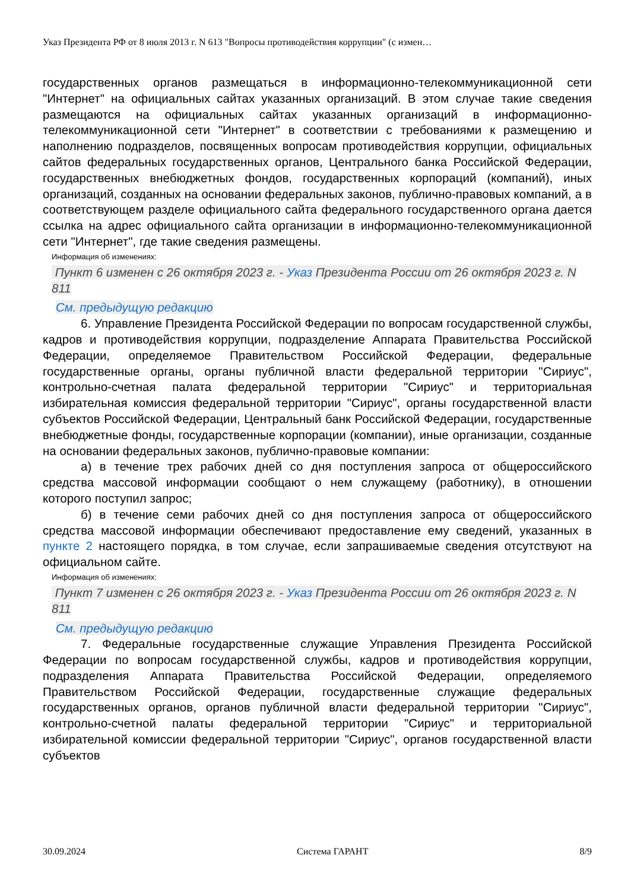Указ Президента РФ от 8 июля 2013 г. N 613 "Вопросы противодействия коррупции" (с измен…
государственных органов размещаться в информационно-телекоммуникационной сети "Интернет" на официальных сайтах указанных организаций. В этом случае такие сведения размещаются на официальных сайтах указанных организаций в информационно-телекоммуникационной сети "Интернет" в соответствии с требованиями к размещению и наполнению подразделов, посвященных вопросам противодействия коррупции, официальных сайтов федеральных государственных органов, Центрального банка Российской Федерации, государственных внебюджетных фондов, государственных корпораций (компаний), иных организаций, созданных на основании федеральных законов, публично-правовых компаний, а в соответствующем разделе официального сайта федерального государственного органа дается ссылка на адрес официального сайта организации в информационно-телекоммуникационной сети "Интернет", где такие сведения размещены.
Информация об изменениях:
Пункт 6 изменен с 26 октября 2023 г. - Указ Президента России от 26 октября 2023 г. N 811
См. предыдущую редакцию
6. Управление Президента Российской Федерации по вопросам государственной службы, кадров и противодействия коррупции, подразделение Аппарата Правительства Российской Федерации, определяемое Правительством Российской Федерации, федеральные государственные органы, органы публичной власти федеральной территории "Сириус", контрольно-счетная палата федеральной территории "Сириус" и территориальная избирательная комиссия федеральной территории "Сириус", органы государственной власти субъектов Российской Федерации, Центральный банк Российской Федерации, государственные внебюджетные фонды, государственные корпорации (компании), иные организации, созданные на основании федеральных законов, публично-правовые компании:
а) в течение трех рабочих дней со дня поступления запроса от общероссийского средства массовой информации сообщают о нем служащему (работнику), в отношении которого поступил запрос;
б) в течение семи рабочих дней со дня поступления запроса от общероссийского средства массовой информации обеспечивают предоставление ему сведений, указанных в пункте 2 настоящего порядка, в том случае, если запрашиваемые сведения отсутствуют на официальном сайте.
Информация об изменениях:
Пункт 7 изменен с 26 октября 2023 г. - Указ Президента России от 26 октября 2023 г. N 811
См. предыдущую редакцию
7. Федеральные государственные служащие Управления Президента Российской Федерации по вопросам государственной службы, кадров и противодействия коррупции, подразделения Аппарата Правительства Российской Федерации, определяемого Правительством Российской Федерации, государственные служащие федеральных государственных органов, органов публичной власти федеральной территории "Сириус", контрольно-счетной палаты федеральной территории "Сириус" и территориальной избирательной комиссии федеральной территории "Сириус", органов государственной власти субъектов
30.09.2024 Система ГАРАНТ 8/9